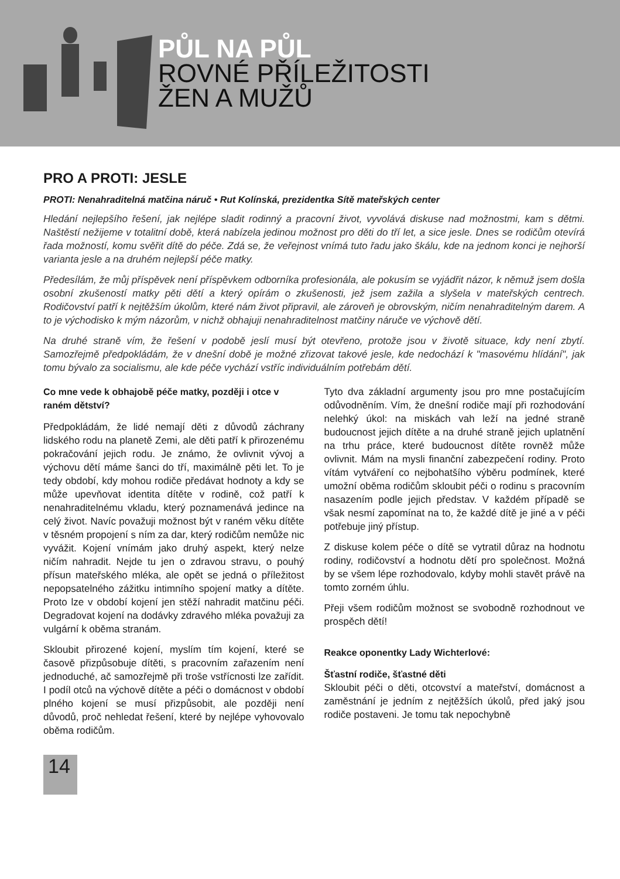PŮL NA PŮL
ROVNÉ PŘÍLEŽITOSTI
ŽEN A MUŽŮ
PRO A PROTI: JESLE
PROTI: Nenahraditelná matčina náruč • Rut Kolínská, prezidentka Sítě mateřských center
Hledání nejlepšího řešení, jak nejlépe sladit rodinný a pracovní život, vyvolává diskuse nad možnostmi, kam s dětmi. Naštěstí nežijeme v totalitní době, která nabízela jedinou možnost pro děti do tří let, a sice jesle. Dnes se rodičům otevírá řada možností, komu svěřit dítě do péče. Zdá se, že veřejnost vnímá tuto řadu jako škálu, kde na jednom konci je nejhorší varianta jesle a na druhém nejlepší péče matky.
Předesílám, že můj příspěvek není příspěvkem odborníka profesionála, ale pokusím se vyjádřit názor, k němuž jsem došla osobní zkušeností matky pěti dětí a který opírám o zkušenosti, jež jsem zažila a slyšela v mateřských centrech. Rodičovství patří k nejtěžším úkolům, které nám život připravil, ale zároveň je obrovským, ničím nenahraditelným darem. A to je východisko k mým názorům, v nichž obhajuji nenahraditelnost matčiny náruče ve výchově dětí.
Na druhé straně vím, že řešení v podobě jeslí musí být otevřeno, protože jsou v životě situace, kdy není zbytí. Samozřejmě předpokládám, že v dnešní době je možné zřizovat takové jesle, kde nedochází k "masovému hlídání", jak tomu bývalo za socialismu, ale kde péče vychází vstříc individuálním potřebám dětí.
Co mne vede k obhajobě péče matky, později i otce v raném dětství?
Předpokládám, že lidé nemají děti z důvodů záchrany lidského rodu na planetě Zemi, ale děti patří k přirozenému pokračování jejich rodu. Je známo, že ovlivnit vývoj a výchovu dětí máme šanci do tří, maximálně pěti let. To je tedy období, kdy mohou rodiče předávat hodnoty a kdy se může upevňovat identita dítěte v rodině, což patří k nenahraditelnému vkladu, který poznamenává jedince na celý život. Navíc považuji možnost být v raném věku dítěte v těsném propojení s ním za dar, který rodičům nemůže nic vyvážit. Kojení vnímám jako druhý aspekt, který nelze ničím nahradit. Nejde tu jen o zdravou stravu, o pouhý přísun mateřského mléka, ale opět se jedná o příležitost nepopsatelného zážitku intimního spojení matky a dítěte. Proto lze v období kojení jen stěží nahradit matčinu péči. Degradovat kojení na dodávky zdravého mléka považuji za vulgární k oběma stranám.
Skloubit přirozené kojení, myslím tím kojení, které se časově přizpůsobuje dítěti, s pracovním zařazením není jednoduché, ač samozřejmě při troše vstřícnosti lze zařídit. I podíl otců na výchově dítěte a péči o domácnost v období plného kojení se musí přizpůsobit, ale později není důvodů, proč nehledat řešení, které by nejlépe vyhovovalo oběma rodičům.
Tyto dva základní argumenty jsou pro mne postačujícím odůvodněním. Vím, že dnešní rodiče mají při rozhodování nelehký úkol: na miskách vah leží na jedné straně budoucnost jejich dítěte a na druhé straně jejich uplatnění na trhu práce, které budoucnost dítěte rovněž může ovlivnit. Mám na mysli finanční zabezpečení rodiny. Proto vítám vytváření co nejbohatšího výběru podmínek, které umožní oběma rodičům skloubit péči o rodinu s pracovním nasazením podle jejich představ. V každém případě se však nesmí zapomínat na to, že každé dítě je jiné a v péči potřebuje jiný přístup.
Z diskuse kolem péče o dítě se vytratil důraz na hodnotu rodiny, rodičovství a hodnotu dětí pro společnost. Možná by se všem lépe rozhodovalo, kdyby mohli stavět právě na tomto zorném úhlu.
Přeji všem rodičům možnost se svobodně rozhodnout ve prospěch dětí!
Reakce oponentky Lady Wichterlové:
Šťastní rodiče, šťastné děti
Skloubit péči o děti, otcovství a mateřství, domácnost a zaměstnání je jedním z nejtěžších úkolů, před jaký jsou rodiče postaveni. Je tomu tak nepochybně
14